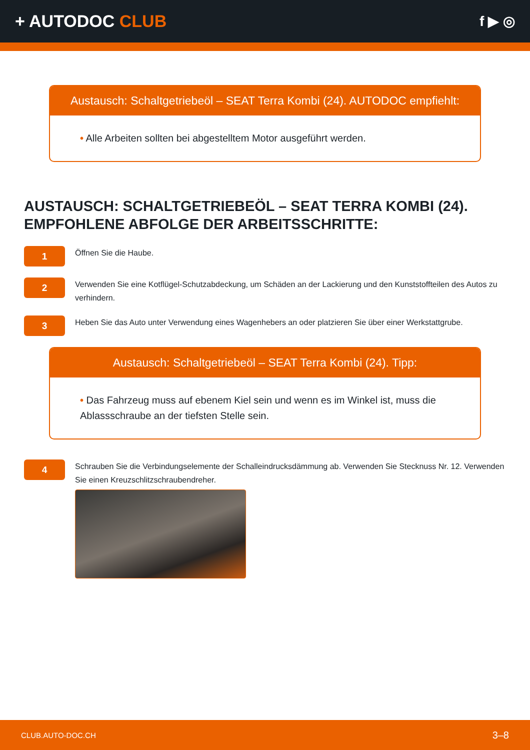+ AUTODOC CLUB
f ▶ ◎
Austausch: Schaltgetriebeöl – SEAT Terra Kombi (24). AUTODOC empfiehlt:
• Alle Arbeiten sollten bei abgestelltem Motor ausgeführt werden.
AUSTAUSCH: SCHALTGETRIEBEÖL – SEAT TERRA KOMBI (24). EMPFOHLENE ABFOLGE DER ARBEITSSCHRITTE:
1
Öffnen Sie die Haube.
2
Verwenden Sie eine Kotflügel-Schutzabdeckung, um Schäden an der Lackierung und den Kunststoffteilen des Autos zu verhindern.
3
Heben Sie das Auto unter Verwendung eines Wagenhebers an oder platzieren Sie über einer Werkstattgrube.
Austausch: Schaltgetriebeöl – SEAT Terra Kombi (24). Tipp:
• Das Fahrzeug muss auf ebenem Kiel sein und wenn es im Winkel ist, muss die Ablassschraube an der tiefsten Stelle sein.
4
Schrauben Sie die Verbindungselemente der Schalleindrucksdämmung ab. Verwenden Sie Stecknuss Nr. 12. Verwenden Sie einen Kreuzschlitzschraubendreher.
CLUB.AUTO-DOC.CH 3–8